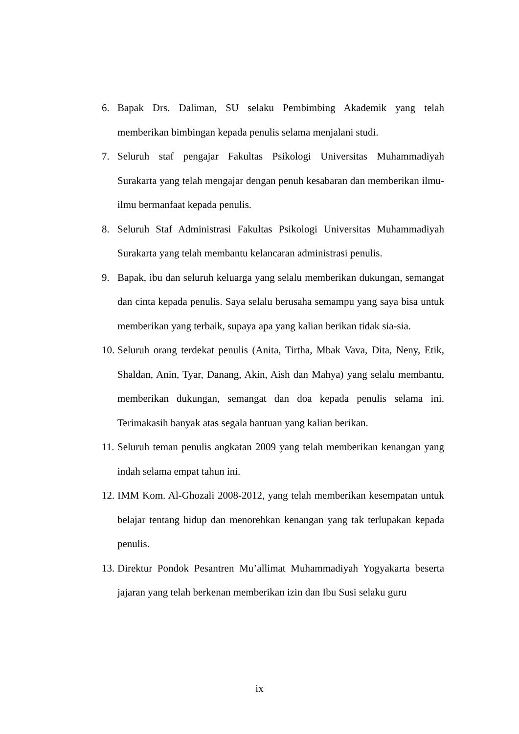6. Bapak Drs. Daliman, SU selaku Pembimbing Akademik yang telah memberikan bimbingan kepada penulis selama menjalani studi.
7. Seluruh staf pengajar Fakultas Psikologi Universitas Muhammadiyah Surakarta yang telah mengajar dengan penuh kesabaran dan memberikan ilmu-ilmu bermanfaat kepada penulis.
8. Seluruh Staf Administrasi Fakultas Psikologi Universitas Muhammadiyah Surakarta yang telah membantu kelancaran administrasi penulis.
9. Bapak, ibu dan seluruh keluarga yang selalu memberikan dukungan, semangat dan cinta kepada penulis. Saya selalu berusaha semampu yang saya bisa untuk memberikan yang terbaik, supaya apa yang kalian berikan tidak sia-sia.
10.
Seluruh orang terdekat penulis (Anita, Tirtha, Mbak Vava, Dita, Neny, Etik, Shaldan, Anin, Tyar, Danang, Akin, Aish dan Mahya) yang selalu membantu, memberikan dukungan, semangat dan doa kepada penulis selama ini. Terimakasih banyak atas segala bantuan yang kalian berikan.
11.
Seluruh teman penulis angkatan 2009 yang telah memberikan kenangan yang indah selama empat tahun ini.
12.
IMM Kom. Al-Ghozali 2008-2012, yang telah memberikan kesempatan untuk belajar tentang hidup dan menorehkan kenangan yang tak terlupakan kepada penulis.
13.
Direktur Pondok Pesantren Mu’allimat Muhammadiyah Yogyakarta beserta jajaran yang telah berkenan memberikan izin dan Ibu Susi selaku guru
ix